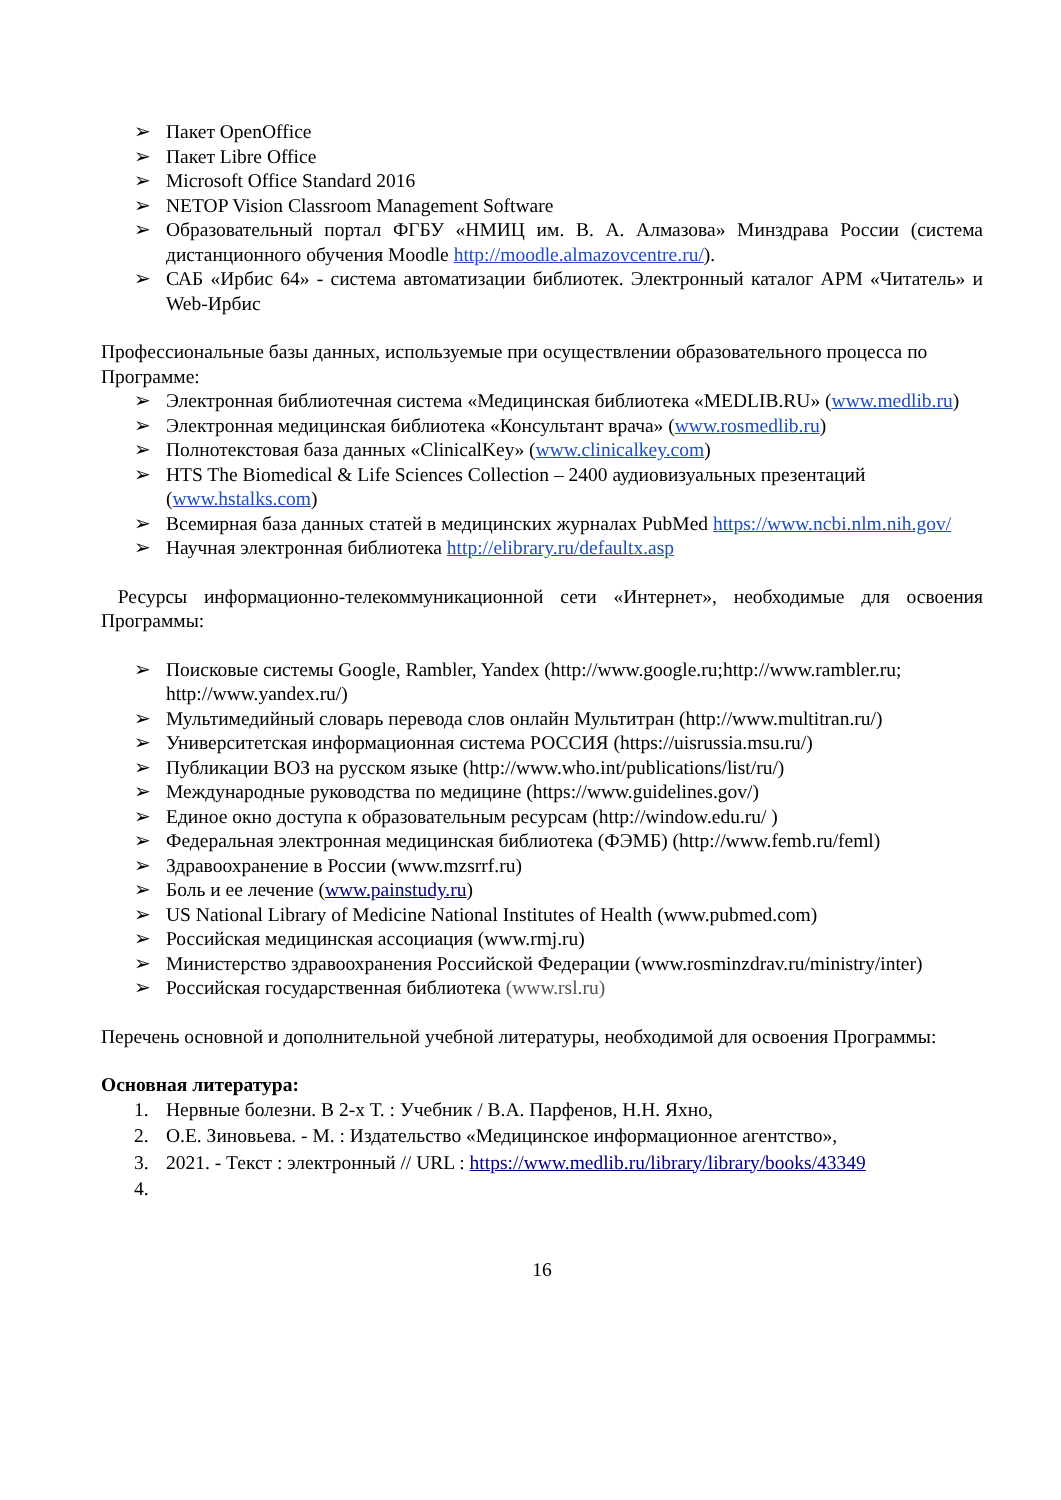➢ Пакет OpenOffice
➢ Пакет Libre Office
➢ Microsoft Office Standard 2016
➢ NETOP Vision Classroom Management Software
➢ Образовательный портал ФГБУ «НМИЦ им. В. А. Алмазова» Минздрава России (система дистанционного обучения Moodle http://moodle.almazovcentre.ru/).
➢ САБ «Ирбис 64» - система автоматизации библиотек. Электронный каталог АРМ «Читатель» и Web-Ирбис
Профессиональные базы данных, используемые при осуществлении образовательного процесса по Программе:
➢ Электронная библиотечная система «Медицинская библиотека «MEDLIB.RU» (www.medlib.ru)
➢ Электронная медицинская библиотека «Консультант врача» (www.rosmedlib.ru)
➢ Полнотекстовая база данных «ClinicalKey» (www.clinicalkey.com)
➢ HTS The Biomedical & Life Sciences Collection – 2400 аудиовизуальных презентаций (www.hstalks.com)
➢ Всемирная база данных статей в медицинских журналах PubMed https://www.ncbi.nlm.nih.gov/
➢ Научная электронная библиотека http://elibrary.ru/defaultx.asp
Ресурсы информационно-телекоммуникационной сети «Интернет», необходимые для освоения Программы:
➢ Поисковые системы Google, Rambler, Yandex (http://www.google.ru;http://www.rambler.ru; http://www.yandex.ru/)
➢ Мультимедийный словарь перевода слов онлайн Мультитран (http://www.multitran.ru/)
➢ Университетская информационная система РОССИЯ (https://uisrussia.msu.ru/)
➢ Публикации ВОЗ на русском языке (http://www.who.int/publications/list/ru/)
➢ Международные руководства по медицине (https://www.guidelines.gov/)
➢ Единое окно доступа к образовательным ресурсам (http://window.edu.ru/ )
➢ Федеральная электронная медицинская библиотека (ФЭМБ) (http://www.femb.ru/feml)
➢ Здравоохранение в России (www.mzsrrf.ru)
➢ Боль и ее лечение (www.painstudy.ru)
➢ US National Library of Medicine National Institutes of Health (www.pubmed.com)
➢ Российская медицинская ассоциация (www.rmj.ru)
➢ Министерство здравоохранения Российской Федерации (www.rosminzdrav.ru/ministry/inter)
➢ Российская государственная библиотека (www.rsl.ru)
Перечень основной и дополнительной учебной литературы, необходимой для освоения Программы:
Основная литература:
1. Нервные болезни. В 2-х Т. : Учебник / В.А. Парфенов, Н.Н. Яхно,
2. О.Е. Зиновьева. - М. : Издательство «Медицинское информационное агентство»,
3. 2021. - Текст : электронный // URL : https://www.medlib.ru/library/library/books/43349
4.
16